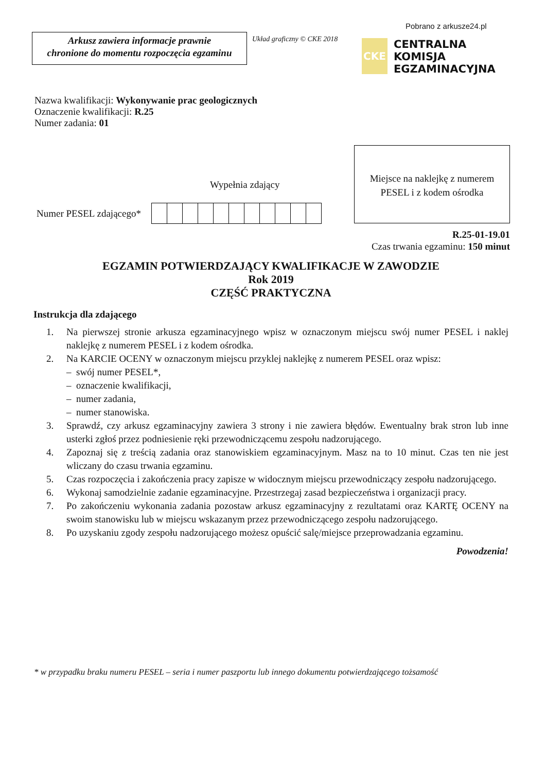Pobrano z arkusze24.pl
Arkusz zawiera informacje prawnie
chronione do momentu rozpoczęcia egzaminu
Układ graficzny © CKE 2018
CKE
CENTRALNA
KOMISJA
EGZAMINACYJNA
Nazwa kwalifikacji: Wykonywanie prac geologicznych
Oznaczenie kwalifikacji: R.25
Numer zadania: 01
Miejsce na naklejkę z numerem
PESEL i z kodem ośrodka
Wypełnia zdający
Numer PESEL zdającego*
R.25-01-19.01
Czas trwania egzaminu: 150 minut
EGZAMIN POTWIERDZAJĄCY KWALIFIKACJE W ZAWODZIE
Rok 2019
CZĘŚĆ PRAKTYCZNA
Instrukcja dla zdającego
1. Na pierwszej stronie arkusza egzaminacyjnego wpisz w oznaczonym miejscu swój numer PESEL i naklej naklejkę z numerem PESEL i z kodem ośrodka.
2. Na KARCIE OCENY w oznaczonym miejscu przyklej naklejkę z numerem PESEL oraz wpisz:
– swój numer PESEL*,
– oznaczenie kwalifikacji,
– numer zadania,
– numer stanowiska.
3. Sprawdź, czy arkusz egzaminacyjny zawiera 3 strony i nie zawiera błędów. Ewentualny brak stron lub inne usterki zgłoś przez podniesienie ręki przewodniczącemu zespołu nadzorującego.
4. Zapoznaj się z treścią zadania oraz stanowiskiem egzaminacyjnym. Masz na to 10 minut. Czas ten nie jest wliczany do czasu trwania egzaminu.
5. Czas rozpoczęcia i zakończenia pracy zapisze w widocznym miejscu przewodniczący zespołu nadzorującego.
6. Wykonaj samodzielnie zadanie egzaminacyjne. Przestrzegaj zasad bezpieczeństwa i organizacji pracy.
7. Po zakończeniu wykonania zadania pozostaw arkusz egzaminacyjny z rezultatami oraz KARTĘ OCENY na swoim stanowisku lub w miejscu wskazanym przez przewodniczącego zespołu nadzorującego.
8. Po uzyskaniu zgody zespołu nadzorującego możesz opuścić salę/miejsce przeprowadzania egzaminu.
Powodzenia!
* w przypadku braku numeru PESEL – seria i numer paszportu lub innego dokumentu potwierdzającego tożsamość